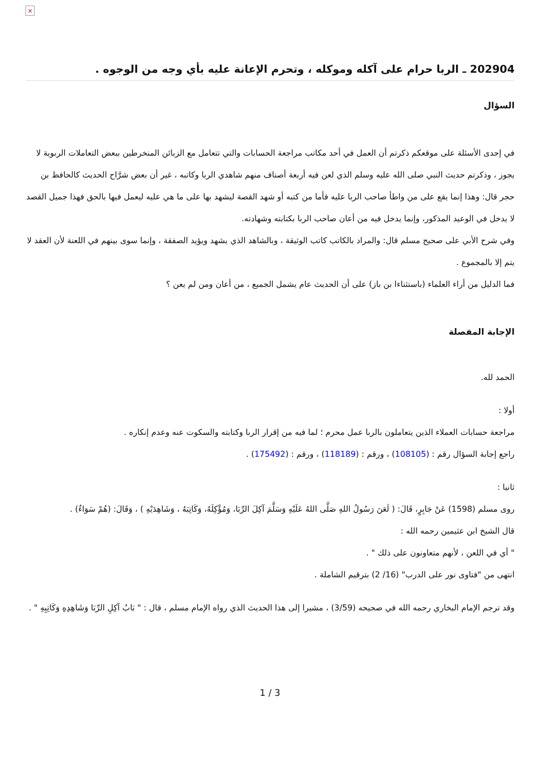×
202904 ـ الربا حرام على آكله وموكله ، وتحرم الإعانة عليه بأي وجه من الوجوه .
السؤال
في إحدى الأسئلة على موقعكم ذكرتم أن العمل في أحد مكاتب مراجعة الحسابات والتي تتعامل مع الزبائن المنخرطين ببعض التعاملات الربوية لا يجوز ، وذكرتم حديث النبي صلى الله عليه وسلم الذي لعن فيه أربعة أصناف منهم شاهدي الربا وكاتبه ، غير أن بعض شرَّاح الحديث كالحافظ بن حجر قال: وهذا إنما يقع على من واطأ صاحب الربا عليه فأما من كتبه أو شهد القصة ليشهد بها على ما هي عليه ليعمل فيها بالحق فهذا جميل القصد لا يدخل في الوعيد المذكور، وإنما يدخل فيه من أعان صاحب الربا بكتابته وشهادته.
وفي شرح الأبي على صحيح مسلم قال: والمراد بالكاتب كاتب الوثيقة ، وبالشاهد الذي يشهد ويؤيد الصفقة ، وإنما سوى بينهم في اللعنة لأن العقد لا يتم إلا بالمجموع .
فما الدليل من أراء العلماء (باستثناءا بن باز) على أن الحديث عام يشمل الجميع ، من أعان ومن لم يعن ؟
الإجابة المفصلة
الحمد لله.
أولا :
مراجعة حسابات العملاء الذين يتعاملون بالربا عمل محرم ؛ لما فيه من إقرار الربا وكتابته والسكوت عنه وعدم إنكاره .
راجع إجابة السؤال رقم : (108105) ، ورقم : (118189) ، ورقم : (175492) .
ثانيا :
روى مسلم (1598) عَنْ جَابِرٍ، قَالَ: ( لَعَنَ رَسُولُ اللهِ صَلَّى اللهُ عَلَيْهِ وَسَلَّمَ آكِلَ الرِّبَا، وَمُؤْكِلَهُ، وَكَاتِبَهُ ، وَشَاهِدَيْهِ ) ، وَقَالَ: (هُمْ سَوَاءٌ) .
قال الشيخ ابن عثيمين رحمه الله :
" أي في اللعن ، لأنهم متعاونون على ذلك " .
انتهى من "فتاوى نور على الدرب" (16/ 2) بترقيم الشاملة .
وقد ترجم الإمام البخاري رحمه الله في صحيحه (3/59) ، مشيرا إلى هذا الحديث الذي رواه الإمام مسلم ، قال : " بَابُ آكِلِ الرِّبَا وَشَاهِدِهِ وَكَاتِبِهِ " .
1 / 3